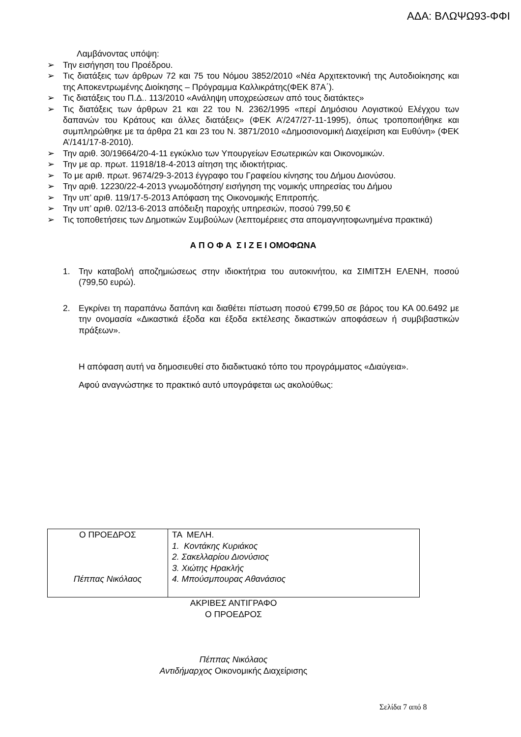ΑΔΑ: ΒΛΩΨΩ93-ΦΦΙ
Λαμβάνοντας υπόψη:
➢ Την εισήγηση του Προέδρου.
➢ Τις διατάξεις των άρθρων 72 και 75 του Νόμου 3852/2010 «Νέα Αρχιτεκτονική της Αυτοδιοίκησης και της Αποκεντρωμένης Διοίκησης – Πρόγραμμα Καλλικράτης(ΦΕΚ 87Α΄).
➢ Τις διατάξεις του Π.Δ.. 113/2010 «Ανάληψη υποχρεώσεων από τους διατάκτες»
➢ Τις διατάξεις των άρθρων 21 και 22 του Ν. 2362/1995 «περί Δημόσιου Λογιστικού Ελέγχου των δαπανών του Κράτους και άλλες διατάξεις» (ΦΕΚ Α’/247/27-11-1995), όπως τροποποιήθηκε και συμπληρώθηκε με τα άρθρα 21 και 23 του Ν. 3871/2010 «Δημοσιονομική Διαχείριση και Ευθύνη» (ΦΕΚ Α’/141/17-8-2010).
➢ Την αριθ. 30/19664/20-4-11 εγκύκλιο των Υπουργείων Εσωτερικών και Οικονομικών.
➢ Την με αρ. πρωτ. 11918/18-4-2013 αίτηση της ιδιοκτήτριας.
➢ Το με αριθ. πρωτ. 9674/29-3-2013 έγγραφο του Γραφείου κίνησης του Δήμου Διονύσου.
➢ Την αριθ. 12230/22-4-2013 γνωμοδότηση/ εισήγηση της νομικής υπηρεσίας του Δήμου
➢ Την υπ’ αριθ. 119/17-5-2013 Απόφαση της Οικονομικής Επιτροπής.
➢ Την υπ’ αριθ. 02/13-6-2013 απόδειξη παροχής υπηρεσιών, ποσού 799,50 €
➢ Τις τοποθετήσεις των Δημοτικών Συμβούλων (λεπτομέρειες στα απομαγνητοφωνημένα πρακτικά)
Α Π Ο Φ Α Σ Ι Ζ Ε Ι ΟΜΟΦΩΝΑ
1. Την καταβολή αποζημιώσεως στην ιδιοκτήτρια του αυτοκινήτου, κα ΣΙΜΙΤΣΗ ΕΛΕΝΗ, ποσού (799,50 ευρώ).
2. Εγκρίνει τη παραπάνω δαπάνη και διαθέτει πίστωση ποσού €799,50 σε βάρος του ΚΑ 00.6492 με την ονομασία «Δικαστικά έξοδα και έξοδα εκτέλεσης δικαστικών αποφάσεων ή συμβιβαστικών πράξεων».
Η απόφαση αυτή να δημοσιευθεί στο διαδικτυακό τόπο του προγράμματος «Διαύγεια».
Αφού αναγνώστηκε το πρακτικό αυτό υπογράφεται ως ακολούθως:
| Ο ΠΡΟΕΔΡΟΣ Πέππας Νικόλαος | ΤΑ ΜΕΛΗ. 1. Κοντάκης Κυριάκος 2. Σακελλαρίου Διονύσιος 3. Χιώτης Ηρακλής 4. Μπούσμπουρας Αθανάσιος |
ΑΚΡΙΒΕΣ ΑΝΤΙΓΡΑΦΟ
Ο ΠΡΟΕΔΡΟΣ
Πέππας Νικόλαος
Αντιδήμαρχος Οικονομικής Διαχείρισης
Σελίδα 7 από 8